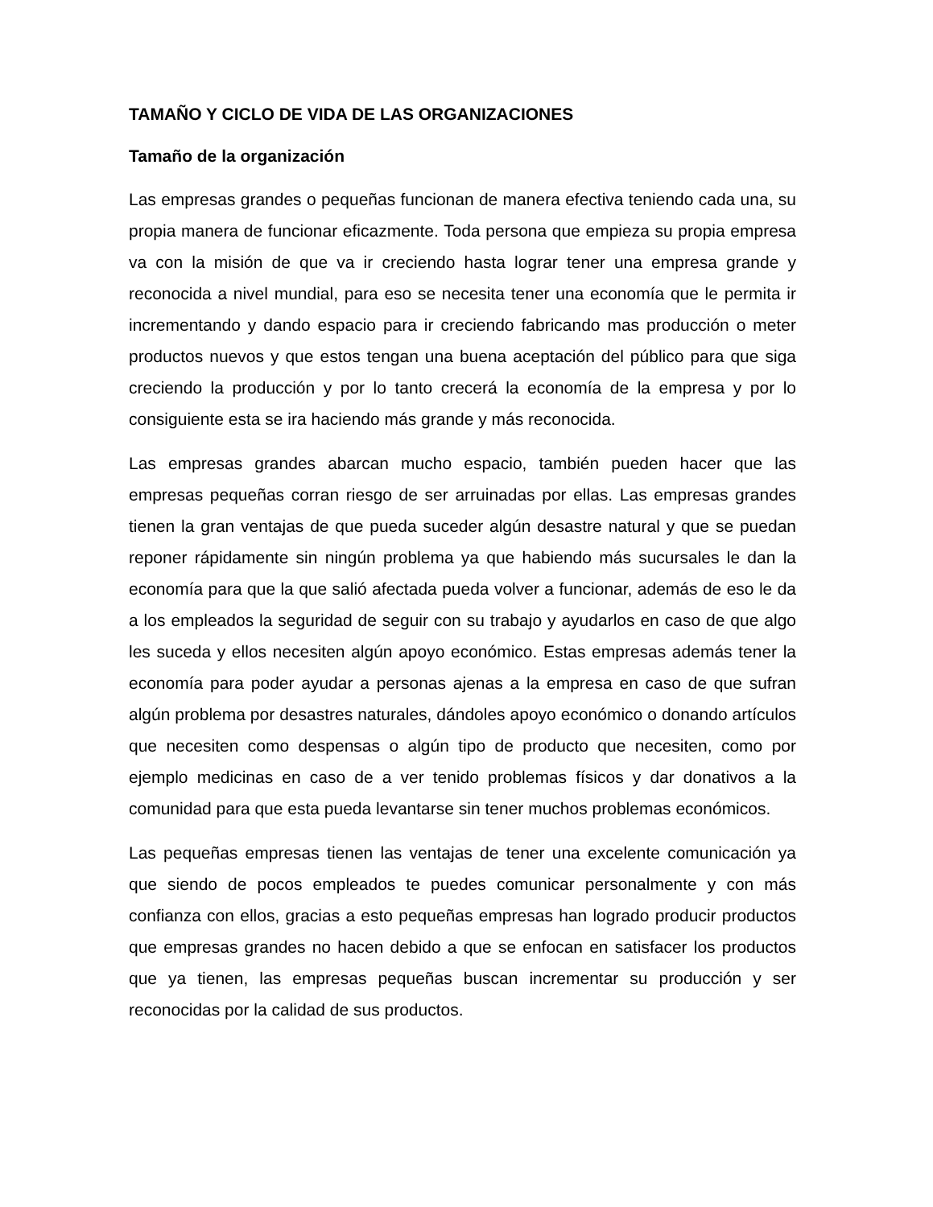TAMAÑO Y CICLO DE VIDA DE LAS ORGANIZACIONES
Tamaño de la organización
Las empresas grandes o pequeñas funcionan de manera efectiva teniendo cada una, su propia manera de funcionar eficazmente. Toda persona que empieza su propia empresa va con la misión de que va ir creciendo hasta lograr tener una empresa grande y reconocida a nivel mundial, para eso se necesita tener una economía que le permita ir incrementando y dando espacio para ir creciendo fabricando mas producción o meter productos nuevos y que estos tengan una buena aceptación del público para que siga creciendo la producción y por lo tanto crecerá la economía de la empresa y por lo consiguiente esta se ira haciendo más grande y más reconocida.
Las empresas grandes abarcan mucho espacio, también pueden hacer que las empresas pequeñas corran riesgo de ser arruinadas por ellas. Las empresas grandes tienen la gran ventajas de que pueda suceder algún desastre natural y que se puedan reponer rápidamente sin ningún problema ya que habiendo más sucursales le dan la economía para que la que salió afectada pueda volver a funcionar, además de eso le da a los empleados la seguridad de seguir con su trabajo y ayudarlos en caso de que algo les suceda y ellos necesiten algún apoyo económico. Estas empresas además tener la economía para poder ayudar a personas ajenas a la empresa en caso de que sufran algún problema por desastres naturales, dándoles apoyo económico o donando artículos que necesiten como despensas o algún tipo de producto que necesiten, como por ejemplo medicinas en caso de a ver tenido problemas físicos y dar donativos a la comunidad para que esta pueda levantarse sin tener muchos problemas económicos.
Las pequeñas empresas tienen las ventajas de tener una excelente comunicación ya que siendo de pocos empleados te puedes comunicar personalmente y con más confianza con ellos, gracias a esto pequeñas empresas han logrado producir productos que empresas grandes no hacen debido a que se enfocan en satisfacer los productos que ya tienen, las empresas pequeñas buscan incrementar su producción y ser reconocidas por la calidad de sus productos.